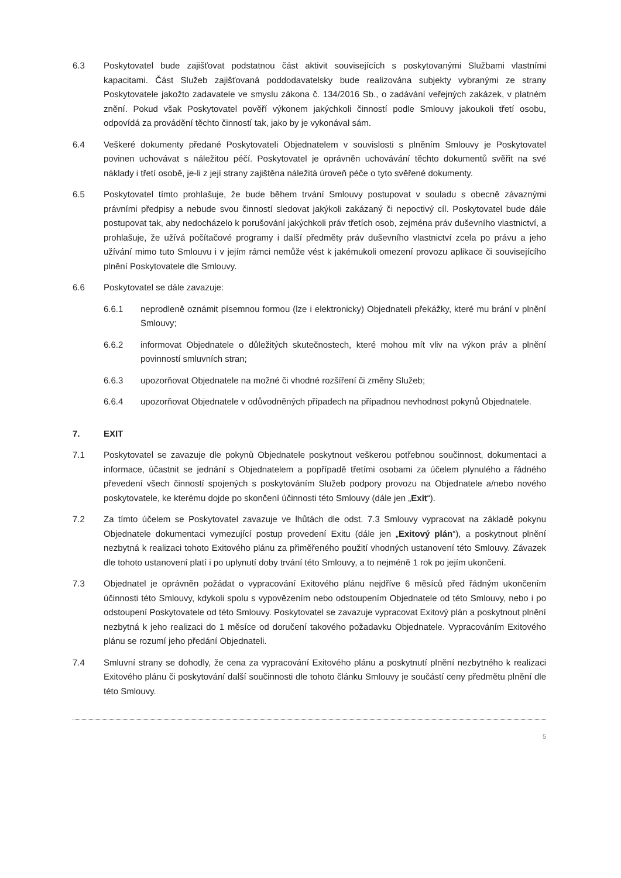6.3 Poskytovatel bude zajišťovat podstatnou část aktivit souvisejících s poskytovanými Službami vlastními kapacitami. Část Služeb zajišťovaná poddodavatelsky bude realizována subjekty vybranými ze strany Poskytovatele jakožto zadavatele ve smyslu zákona č. 134/2016 Sb., o zadávání veřejných zakázek, v platném znění. Pokud však Poskytovatel pověří výkonem jakýchkoli činností podle Smlouvy jakoukoli třetí osobu, odpovídá za provádění těchto činností tak, jako by je vykonával sám.
6.4 Veškeré dokumenty předané Poskytovateli Objednatelem v souvislosti s plněním Smlouvy je Poskytovatel povinen uchovávat s náležitou péčí. Poskytovatel je oprávněn uchovávání těchto dokumentů svěřit na své náklady i třetí osobě, je-li z její strany zajištěna náležitá úroveň péče o tyto svěřené dokumenty.
6.5 Poskytovatel tímto prohlašuje, že bude během trvání Smlouvy postupovat v souladu s obecně závaznými právními předpisy a nebude svou činností sledovat jakýkoli zakázaný či nepoctivý cíl. Poskytovatel bude dále postupovat tak, aby nedocházelo k porušování jakýchkoli práv třetích osob, zejména práv duševního vlastnictví, a prohlašuje, že užívá počítačové programy i další předměty práv duševního vlastnictví zcela po právu a jeho užívání mimo tuto Smlouvu i v jejím rámci nemůže vést k jakémukoli omezení provozu aplikace či souvisejícího plnění Poskytovatele dle Smlouvy.
6.6 Poskytovatel se dále zavazuje:
6.6.1 neprodleně oznámit písemnou formou (lze i elektronicky) Objednateli překážky, které mu brání v plnění Smlouvy;
6.6.2 informovat Objednatele o důležitých skutečnostech, které mohou mít vliv na výkon práv a plnění povinností smluvních stran;
6.6.3 upozorňovat Objednatele na možné či vhodné rozšíření či změny Služeb;
6.6.4 upozorňovat Objednatele v odůvodněných případech na případnou nevhodnost pokynů Objednatele.
7. EXIT
7.1 Poskytovatel se zavazuje dle pokynů Objednatele poskytnout veškerou potřebnou součinnost, dokumentaci a informace, účastnit se jednání s Objednatelem a popřípadě třetími osobami za účelem plynulého a řádného převedení všech činností spojených s poskytováním Služeb podpory provozu na Objednatele a/nebo nového poskytovatele, ke kterému dojde po skončení účinnosti této Smlouvy (dále jen „Exit“).
7.2 Za tímto účelem se Poskytovatel zavazuje ve lhůtách dle odst. 7.3 Smlouvy vypracovat na základě pokynu Objednatele dokumentaci vymezující postup provedení Exitu (dále jen „Exitový plán“), a poskytnout plnění nezbytná k realizaci tohoto Exitového plánu za přiměřeného použití vhodných ustanovení této Smlouvy. Závazek dle tohoto ustanovení platí i po uplynutí doby trvání této Smlouvy, a to nejméně 1 rok po jejím ukončení.
7.3 Objednatel je oprávněn požádat o vypracování Exitového plánu nejdříve 6 měsíců před řádným ukončením účinnosti této Smlouvy, kdykoli spolu s vypovězením nebo odstoupením Objednatele od této Smlouvy, nebo i po odstoupení Poskytovatele od této Smlouvy. Poskytovatel se zavazuje vypracovat Exitový plán a poskytnout plnění nezbytná k jeho realizaci do 1 měsíce od doručení takového požadavku Objednatele. Vypracováním Exitového plánu se rozumí jeho předání Objednateli.
7.4 Smluvní strany se dohodly, že cena za vypracování Exitového plánu a poskytnutí plnění nezbytného k realizaci Exitového plánu či poskytování další součinnosti dle tohoto článku Smlouvy je součástí ceny předmětu plnění dle této Smlouvy.
5